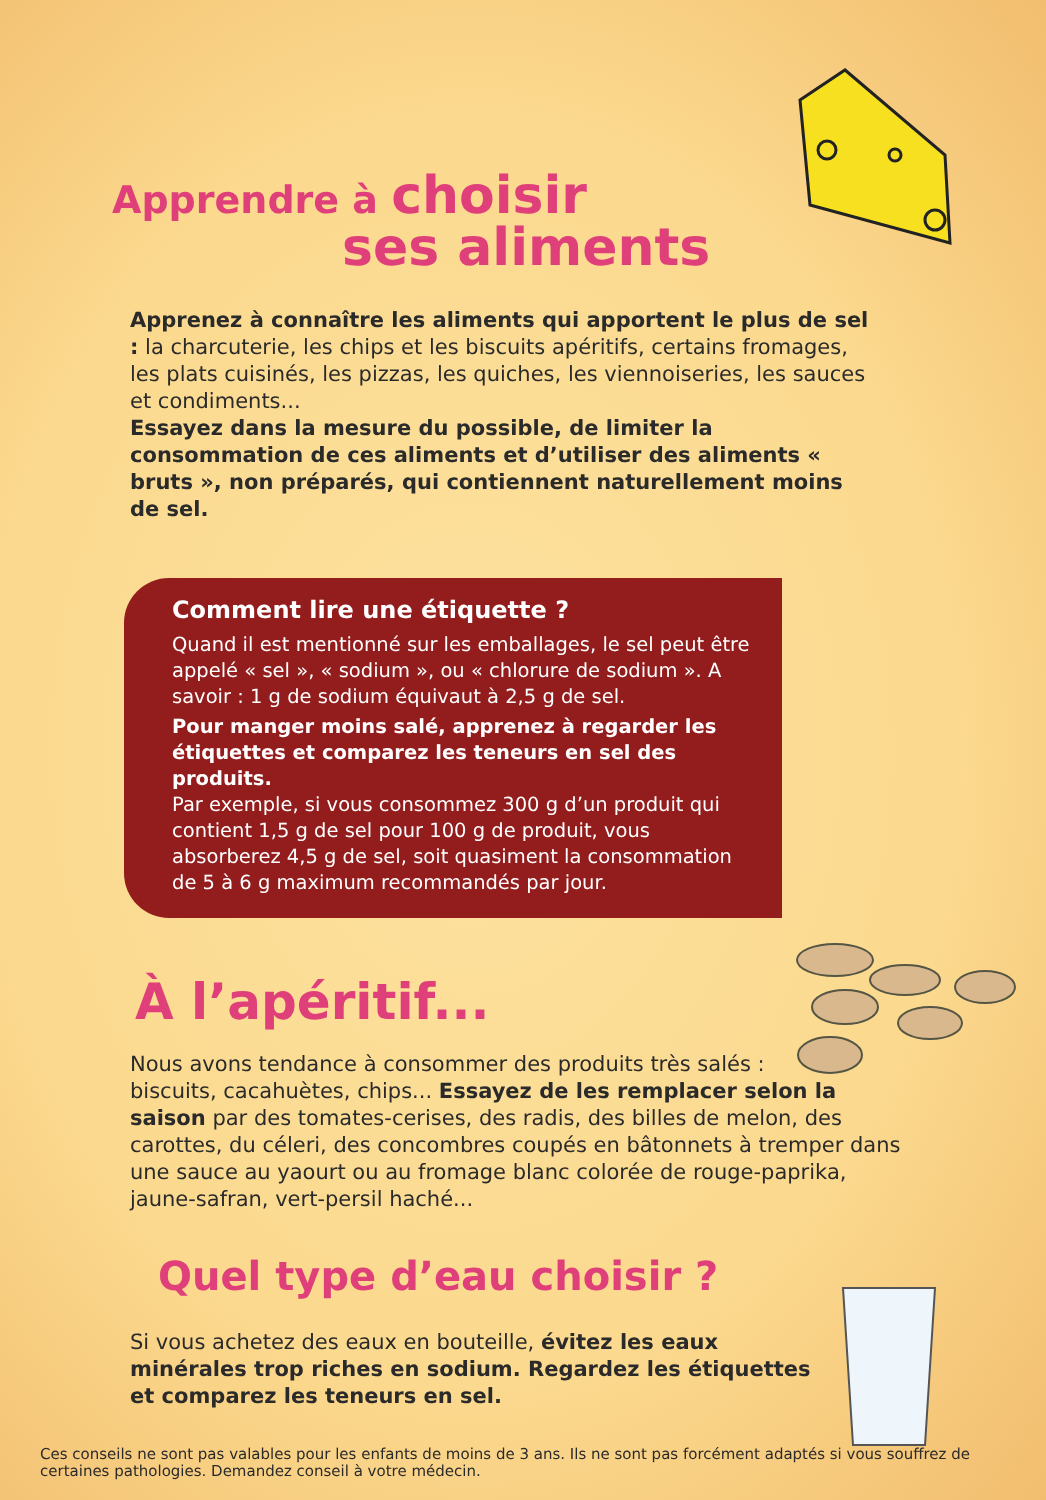Apprendre à choisir
ses aliments
Apprenez à connaître les aliments qui apportent le plus de sel : la charcuterie, les chips et les biscuits apéritifs, certains fromages, les plats cuisinés, les pizzas, les quiches, les viennoiseries, les sauces et condiments...
Essayez dans la mesure du possible, de limiter la consommation de ces aliments et d’utiliser des aliments « bruts », non préparés, qui contiennent naturellement moins de sel.
Comment lire une étiquette ?
Quand il est mentionné sur les emballages, le sel peut être appelé « sel », « sodium », ou « chlorure de sodium ». A savoir : 1 g de sodium équivaut à 2,5 g de sel.
Pour manger moins salé, apprenez à regarder les étiquettes et comparez les teneurs en sel des produits.
Par exemple, si vous consommez 300 g d’un produit qui contient 1,5 g de sel pour 100 g de produit, vous absorberez 4,5 g de sel, soit quasiment la consommation de 5 à 6 g maximum recommandés par jour.
À l’apéritif...
Nous avons tendance à consommer des produits très salés :
biscuits, cacahuètes, chips... Essayez de les remplacer selon la saison par des tomates-cerises, des radis, des billes de melon, des carottes, du céleri, des concombres coupés en bâtonnets à tremper dans une sauce au yaourt ou au fromage blanc colorée de rouge-paprika, jaune-safran, vert-persil haché...
Quel type d’eau choisir ?
Si vous achetez des eaux en bouteille, évitez les eaux minérales trop riches en sodium. Regardez les étiquettes et comparez les teneurs en sel.
Ces conseils ne sont pas valables pour les enfants de moins de 3 ans. Ils ne sont pas forcément adaptés si vous souffrez de certaines pathologies. Demandez conseil à votre médecin.